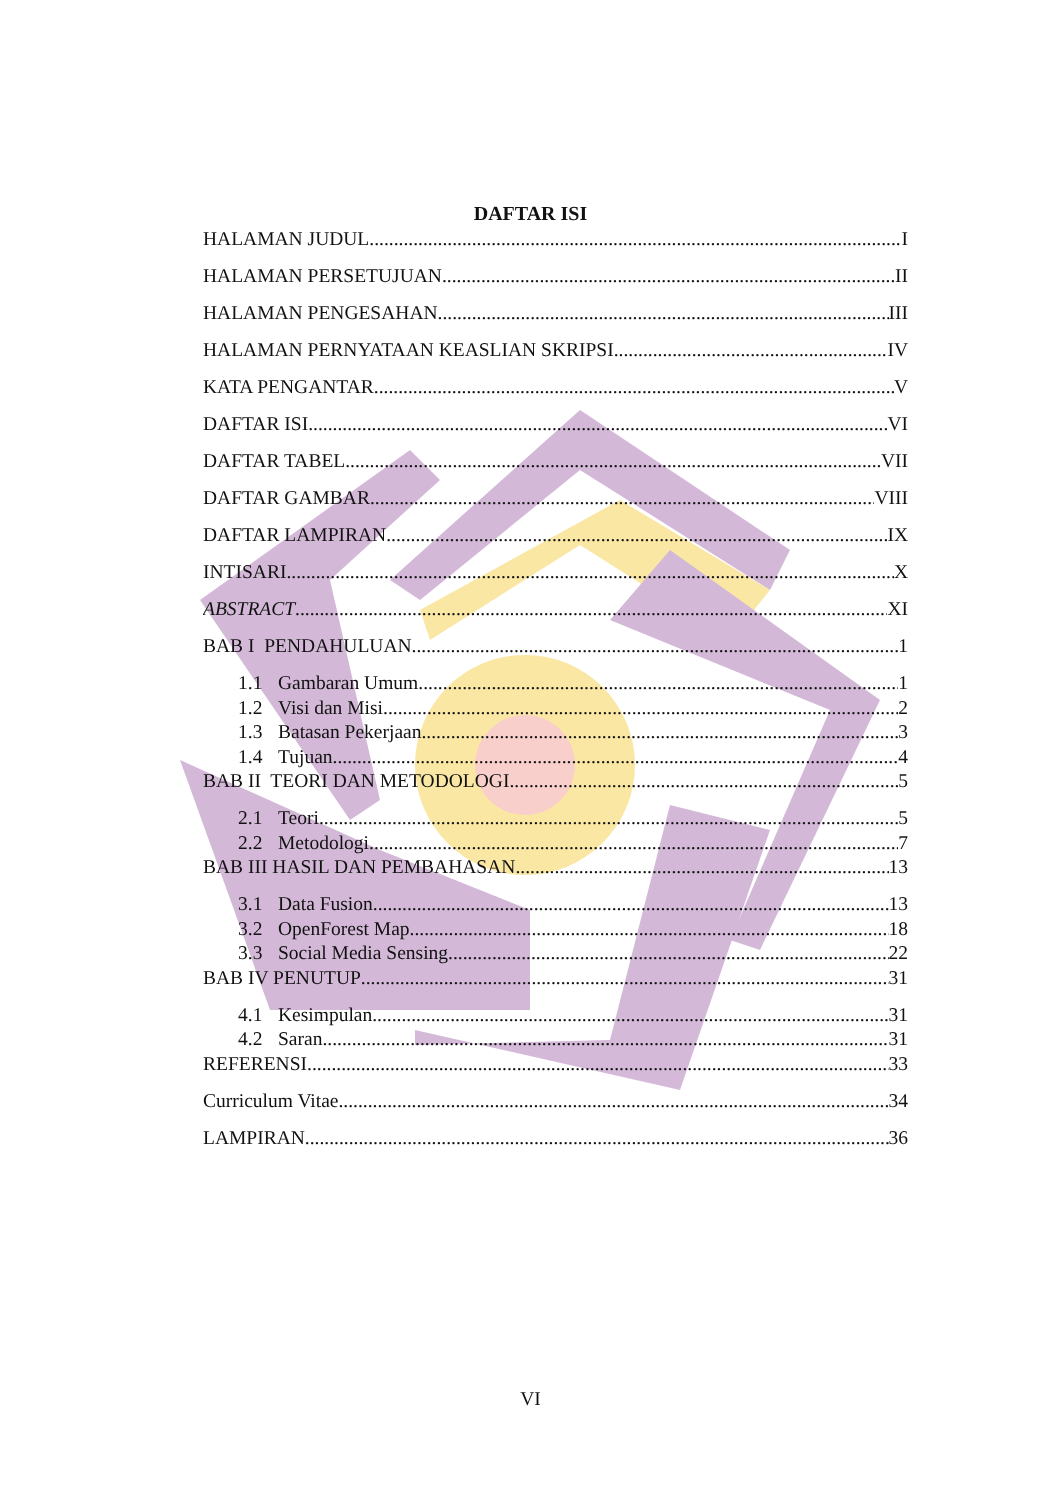DAFTAR ISI
HALAMAN JUDUL I
HALAMAN PERSETUJUAN II
HALAMAN PENGESAHAN III
HALAMAN PERNYATAAN KEASLIAN SKRIPSI IV
KATA PENGANTAR V
DAFTAR ISI VI
DAFTAR TABEL VII
DAFTAR GAMBAR VIII
DAFTAR LAMPIRAN IX
INTISARI X
ABSTRACT XI
BAB I PENDAHULUAN 1
1.1 Gambaran Umum 1
1.2 Visi dan Misi 2
1.3 Batasan Pekerjaan 3
1.4 Tujuan 4
BAB II TEORI DAN METODOLOGI 5
2.1 Teori 5
2.2 Metodologi 7
BAB III HASIL DAN PEMBAHASAN 13
3.1 Data Fusion 13
3.2 OpenForest Map 18
3.3 Social Media Sensing 22
BAB IV PENUTUP 31
4.1 Kesimpulan 31
4.2 Saran 31
REFERENSI 33
Curriculum Vitae 34
LAMPIRAN 36
VI